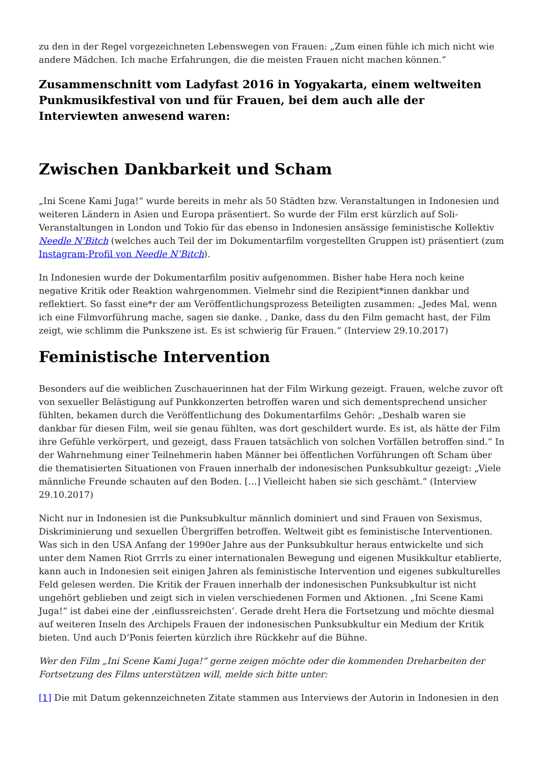zu den in der Regel vorgezeichneten Lebenswegen von Frauen: „Zum einen fühle ich mich nicht wie andere Mädchen. Ich mache Erfahrungen, die die meisten Frauen nicht machen können.“
Zusammenschnitt vom Ladyfast 2016 in Yogyakarta, einem weltweiten Punkmusikfestival von und für Frauen, bei dem auch alle der Interviewten anwesend waren:
Zwischen Dankbarkeit und Scham
„Ini Scene Kami Juga!“ wurde bereits in mehr als 50 Städten bzw. Veranstaltungen in Indonesien und weiteren Ländern in Asien und Europa präsentiert. So wurde der Film erst kürzlich auf Soli-Veranstaltungen in London und Tokio für das ebenso in Indonesien ansässige feministische Kollektiv Needle N’Bitch (welches auch Teil der im Dokumentarfilm vorgestellten Gruppen ist) präsentiert (zum Instagram-Profil von Needle N’Bitch).
In Indonesien wurde der Dokumentarfilm positiv aufgenommen. Bisher habe Hera noch keine negative Kritik oder Reaktion wahrgenommen. Vielmehr sind die Rezipient*innen dankbar und reflektiert. So fasst eine*r der am Veröffentlichungsprozess Beteiligten zusammen: „Jedes Mal, wenn ich eine Filmvorführung mache, sagen sie danke. , Danke, dass du den Film gemacht hast, der Film zeigt, wie schlimm die Punkszene ist. Es ist schwierig für Frauen.“ (Interview 29.10.2017)
Feministische Intervention
Besonders auf die weiblichen Zuschauerinnen hat der Film Wirkung gezeigt. Frauen, welche zuvor oft von sexueller Belästigung auf Punkkonzerten betroffen waren und sich dementsprechend unsicher fühlten, bekamen durch die Veröffentlichung des Dokumentarfilms Gehör: „Deshalb waren sie dankbar für diesen Film, weil sie genau fühlten, was dort geschildert wurde. Es ist, als hätte der Film ihre Gefühle verkörpert, und gezeigt, dass Frauen tatsächlich von solchen Vorfällen betroffen sind.“ In der Wahrnehmung einer Teilnehmerin haben Männer bei öffentlichen Vorführungen oft Scham über die thematisierten Situationen von Frauen innerhalb der indonesischen Punksubkultur gezeigt: „Viele männliche Freunde schauten auf den Boden. […] Vielleicht haben sie sich geschämt.“ (Interview 29.10.2017)
Nicht nur in Indonesien ist die Punksubkultur männlich dominiert und sind Frauen von Sexismus, Diskriminierung und sexuellen Übergriffen betroffen. Weltweit gibt es feministische Interventionen. Was sich in den USA Anfang der 1990er Jahre aus der Punksubkultur heraus entwickelte und sich unter dem Namen Riot Grrrls zu einer internationalen Bewegung und eigenen Musikkultur etablierte, kann auch in Indonesien seit einigen Jahren als feministische Intervention und eigenes subkulturelles Feld gelesen werden. Die Kritik der Frauen innerhalb der indonesischen Punksubkultur ist nicht ungehört geblieben und zeigt sich in vielen verschiedenen Formen und Aktionen. „Ini Scene Kami Juga!“ ist dabei eine der ‚einflussreichsten‘. Gerade dreht Hera die Fortsetzung und möchte diesmal auf weiteren Inseln des Archipels Frauen der indonesischen Punksubkultur ein Medium der Kritik bieten. Und auch D‘Ponis feierten kürzlich ihre Rückkehr auf die Bühne.
Wer den Film „Ini Scene Kami Juga!“ gerne zeigen möchte oder die kommenden Dreharbeiten der Fortsetzung des Films unterstützen will, melde sich bitte unter:
[1] Die mit Datum gekennzeichneten Zitate stammen aus Interviews der Autorin in Indonesien in den